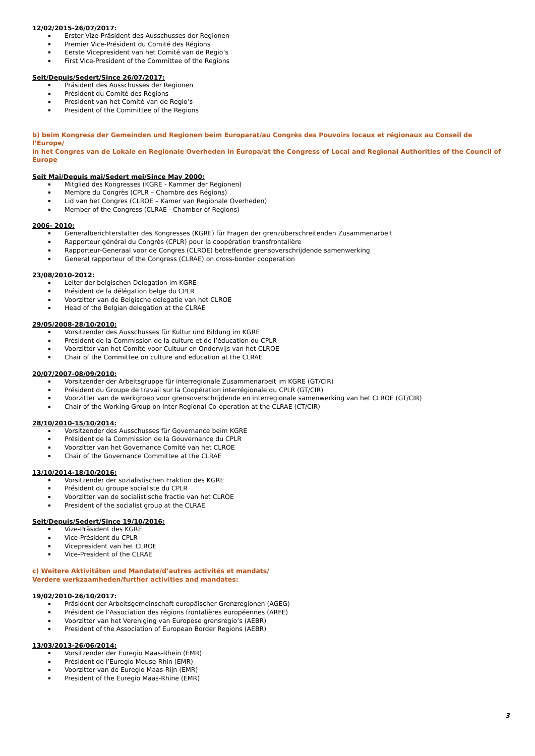12/02/2015-26/07/2017:
Erster Vize-Präsident des Ausschusses der Regionen
Premier Vice-Président du Comité des Régions
Eerste Vicepresident van het Comité van de Regio’s
First Vice-President of the Committee of the Regions
Seit/Depuis/Sedert/Since 26/07/2017:
Präsident des Ausschusses der Regionen
Président du Comité des Régions
President van het Comité van de Regio’s
President of the Committee of the Regions
b) beim Kongress der Gemeinden und Regionen beim Europarat/au Congrès des Pouvoirs locaux et régionaux au Conseil de l’Europe/
in het Congres van de Lokale en Regionale Overheden in Europa/at the Congress of Local and Regional Authorities of the Council of Europe
Seit Mai/Depuis mai/Sedert mei/Since May 2000:
Mitglied des Kongresses (KGRE - Kammer der Regionen)
Membre du Congrès (CPLR – Chambre des Régions)
Lid van het Congres (CLROE – Kamer van Regionale Overheden)
Member of the Congress (CLRAE - Chamber of Regions)
2006- 2010:
Generalberichterstatter des Kongresses (KGRE) für Fragen der grenzüberschreitenden Zusammenarbeit
Rapporteur général du Congrès (CPLR) pour la coopération transfrontalière
Rapporteur-Generaal voor de Congres (CLROE) betreffende grensoverschrijdende samenwerking
General rapporteur of the Congress (CLRAE) on cross-border cooperation
23/08/2010-2012:
Leiter der belgischen Delegation im KGRE
Président de la délégation belge du CPLR
Voorzitter van de Belgische delegatie van het CLROE
Head of the Belgian delegation at the CLRAE
29/05/2008-28/10/2010:
Vorsitzender des Ausschusses für Kultur und Bildung im KGRE
Président de la Commission de la culture et de l’éducation du CPLR
Voorzitter van het Comité voor Cultuur en Onderwijs van het CLROE
Chair of the Committee on culture and education at the CLRAE
20/07/2007-08/09/2010:
Vorsitzender der Arbeitsgruppe für interregionale Zusammenarbeit im KGRE (GT/CIR)
Président du Groupe de travail sur la Coopération interrégionale du CPLR (GT/CIR)
Voorzitter van de werkgroep voor grensoverschrijdende en interregionale samenwerking van het CLROE (GT/CIR)
Chair of the Working Group on Inter-Regional Co-operation at the CLRAE (CT/CIR)
28/10/2010-15/10/2014:
Vorsitzender des Ausschusses für Governance beim KGRE
Président de la Commission de la Gouvernance du CPLR
Voorzitter van het Governance Comité van het CLROE
Chair of the Governance Committee at the CLRAE
13/10/2014-18/10/2016:
Vorsitzender der sozialistischen Fraktion des KGRE
Président du groupe socialiste du CPLR
Voorzitter van de socialistische fractie van het CLROE
President of the socialist group at the CLRAE
Seit/Depuis/Sedert/Since 19/10/2016:
Vize-Präsident des KGRE
Vice-Président du CPLR
Vicepresident van het CLROE
Vice-President of the CLRAE
c) Weitere Aktivitäten und Mandate/d’autres activités et mandats/
Verdere werkzaamheden/further activities and mandates:
19/02/2010-26/10/2017:
Präsident der Arbeitsgemeinschaft europäischer Grenzregionen (AGEG)
Président de l’Association des régions frontalières européennes (ARFE)
Voorzitter van het Vereniging van Europese grensregio’s (AEBR)
President of the Association of European Border Regions (AEBR)
13/03/2013-26/06/2014:
Vorsitzender der Euregio Maas-Rhein (EMR)
Président de l’Euregio Meuse-Rhin (EMR)
Voorzitter van de Euregio Maas-Rijn (EMR)
President of the Euregio Maas-Rhine (EMR)
3